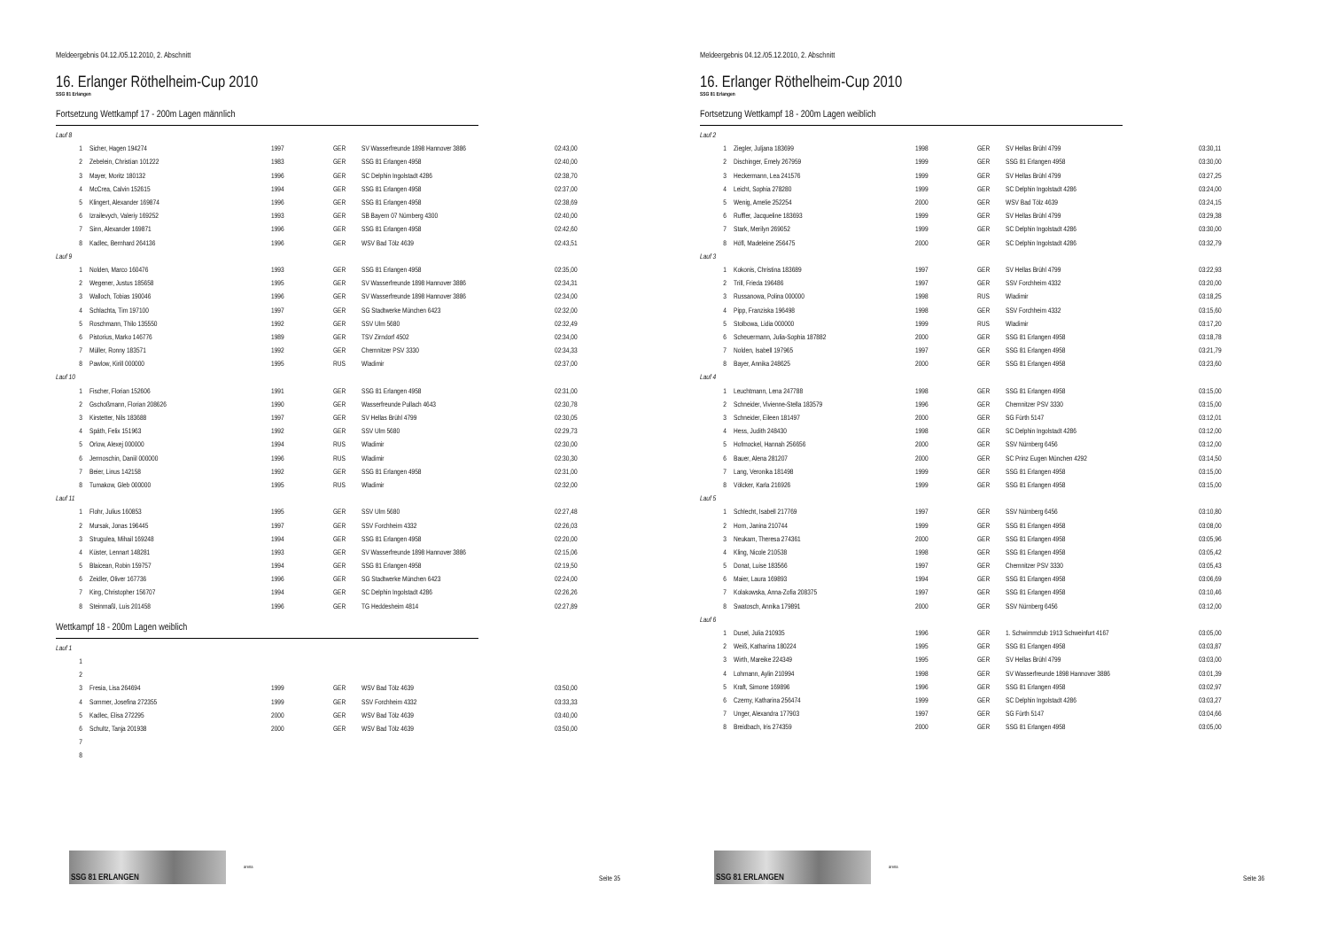Meldeergebnis 04.12./05.12.2010, 2. Abschnitt
16. Erlanger Röthelheim-Cup 2010
SSG 81 Erlangen
Fortsetzung Wettkampf 17 - 200m Lagen männlich
| Lauf 8 | | | | | |
| 1 | Sicher, Hagen 194274 | 1997 | GER | SV Wasserfreunde 1898 Hannover 3886 | 02:43,00 |
| 2 | Zebelein, Christian 101222 | 1983 | GER | SSG 81 Erlangen 4958 | 02:40,00 |
| 3 | Mayer, Moritz 180132 | 1996 | GER | SC Delphin Ingolstadt 4286 | 02:38,70 |
| 4 | McCrea, Calvin 152615 | 1994 | GER | SSG 81 Erlangen 4958 | 02:37,00 |
| 5 | Klingert, Alexander 169874 | 1996 | GER | SSG 81 Erlangen 4958 | 02:38,69 |
| 6 | Izrailevych, Valeriy 169252 | 1993 | GER | SB Bayern 07 Nürnberg 4300 | 02:40,00 |
| 7 | Sinn, Alexander 169871 | 1996 | GER | SSG 81 Erlangen 4958 | 02:42,60 |
| 8 | Kadlec, Bernhard 264136 | 1996 | GER | WSV Bad Tölz 4639 | 02:43,51 |
| Lauf 9 | | | | | |
| 1 | Nolden, Marco 160476 | 1993 | GER | SSG 81 Erlangen 4958 | 02:35,00 |
| 2 | Wegener, Justus 185658 | 1995 | GER | SV Wasserfreunde 1898 Hannover 3886 | 02:34,31 |
| 3 | Walloch, Tobias 190046 | 1996 | GER | SV Wasserfreunde 1898 Hannover 3886 | 02:34,00 |
| 4 | Schlachta, Tim 197100 | 1997 | GER | SG Stadtwerke München 6423 | 02:32,00 |
| 5 | Roschmann, Thilo 135550 | 1992 | GER | SSV Ulm 5680 | 02:32,49 |
| 6 | Pistorius, Marko 146776 | 1989 | GER | TSV Zirndorf 4502 | 02:34,00 |
| 7 | Müller, Ronny 183571 | 1992 | GER | Chemnitzer PSV 3330 | 02:34,33 |
| 8 | Pawlow, Kirill 000000 | 1995 | RUS | Wladimir | 02:37,00 |
| Lauf 10 | | | | | |
| 1 | Fischer, Florian 152606 | 1991 | GER | SSG 81 Erlangen 4958 | 02:31,00 |
| 2 | Gschoßmann, Florian 208626 | 1990 | GER | Wasserfreunde Pullach 4643 | 02:30,78 |
| 3 | Kirstetter, Nils 183688 | 1997 | GER | SV Hellas Brühl 4799 | 02:30,05 |
| 4 | Späth, Felix 151963 | 1992 | GER | SSV Ulm 5680 | 02:29,73 |
| 5 | Orlow, Alexej 000000 | 1994 | RUS | Wladimir | 02:30,00 |
| 6 | Jermoschin, Daniil 000000 | 1996 | RUS | Wladimir | 02:30,30 |
| 7 | Beier, Linus 142158 | 1992 | GER | SSG 81 Erlangen 4958 | 02:31,00 |
| 8 | Tumakow, Gleb 000000 | 1995 | RUS | Wladimir | 02:32,00 |
| Lauf 11 | | | | | |
| 1 | Flohr, Julius 160853 | 1995 | GER | SSV Ulm 5680 | 02:27,48 |
| 2 | Mursak, Jonas 196445 | 1997 | GER | SSV Forchheim 4332 | 02:26,03 |
| 3 | Strugulea, Mihail 169248 | 1994 | GER | SSG 81 Erlangen 4958 | 02:20,00 |
| 4 | Küster, Lennart 148281 | 1993 | GER | SV Wasserfreunde 1898 Hannover 3886 | 02:15,06 |
| 5 | Blaicean, Robin 159757 | 1994 | GER | SSG 81 Erlangen 4958 | 02:19,50 |
| 6 | Zeidler, Oliver 167736 | 1996 | GER | SG Stadtwerke München 6423 | 02:24,00 |
| 7 | King, Christopher 156707 | 1994 | GER | SC Delphin Ingolstadt 4286 | 02:26,26 |
| 8 | Steinmaßl, Luis 201458 | 1996 | GER | TG Heddesheim 4814 | 02:27,89 |
Wettkampf 18 - 200m Lagen weiblich
| Lauf 1 | | | | | |
| 1 | | | | | |
| 2 | | | | | |
| 3 | Fresia, Lisa 264694 | 1999 | GER | WSV Bad Tölz 4639 | 03:50,00 |
| 4 | Sommer, Josefina 272355 | 1999 | GER | SSV Forchheim 4332 | 03:33,33 |
| 5 | Kadlec, Elisa 272295 | 2000 | GER | WSV Bad Tölz 4639 | 03:40,00 |
| 6 | Schultz, Tanja 201938 | 2000 | GER | WSV Bad Tölz 4639 | 03:50,00 |
| 7 | | | | | |
| 8 | | | | | |
SSG 81 ERLANGEN
arena
Seite 35
Meldeergebnis 04.12./05.12.2010, 2. Abschnitt
16. Erlanger Röthelheim-Cup 2010
SSG 81 Erlangen
Fortsetzung Wettkampf 18 - 200m Lagen weiblich
| Lauf 2 | | | | | |
| 1 | Ziegler, Juljana 183699 | 1998 | GER | SV Hellas Brühl 4799 | 03:30,11 |
| 2 | Dischinger, Emely 267959 | 1999 | GER | SSG 81 Erlangen 4958 | 03:30,00 |
| 3 | Heckermann, Lea 241576 | 1999 | GER | SV Hellas Brühl 4799 | 03:27,25 |
| 4 | Leicht, Sophia 278280 | 1999 | GER | SC Delphin Ingolstadt 4286 | 03:24,00 |
| 5 | Wenig, Amelie 252254 | 2000 | GER | WSV Bad Tölz 4639 | 03:24,15 |
| 6 | Ruffler, Jacqueline 183693 | 1999 | GER | SV Hellas Brühl 4799 | 03:29,38 |
| 7 | Stark, Merilyn 269052 | 1999 | GER | SC Delphin Ingolstadt 4286 | 03:30,00 |
| 8 | Höfl, Madeleine 256475 | 2000 | GER | SC Delphin Ingolstadt 4286 | 03:32,79 |
| Lauf 3 | | | | | |
| 1 | Kokonis, Christina 183689 | 1997 | GER | SV Hellas Brühl 4799 | 03:22,93 |
| 2 | Trill, Frieda 196486 | 1997 | GER | SSV Forchheim 4332 | 03:20,00 |
| 3 | Russanowa, Polina 000000 | 1998 | RUS | Wladimir | 03:18,25 |
| 4 | Pipp, Franziska 196498 | 1998 | GER | SSV Forchheim 4332 | 03:15,60 |
| 5 | Stolbowa, Lidia 000000 | 1999 | RUS | Wladimir | 03:17,20 |
| 6 | Scheuermann, Julia-Sophia 187882 | 2000 | GER | SSG 81 Erlangen 4958 | 03:18,78 |
| 7 | Nolden, Isabell 197965 | 1997 | GER | SSG 81 Erlangen 4958 | 03:21,79 |
| 8 | Bayer, Annika 248625 | 2000 | GER | SSG 81 Erlangen 4958 | 03:23,60 |
| Lauf 4 | | | | | |
| 1 | Leuchtmann, Lena 247788 | 1998 | GER | SSG 81 Erlangen 4958 | 03:15,00 |
| 2 | Schneider, Vivienne-Stella 183579 | 1996 | GER | Chemnitzer PSV 3330 | 03:15,00 |
| 3 | Schneider, Eileen 181497 | 2000 | GER | SG Fürth 5147 | 03:12,01 |
| 4 | Hess, Judith 248430 | 1998 | GER | SC Delphin Ingolstadt 4286 | 03:12,00 |
| 5 | Hofmockel, Hannah 256656 | 2000 | GER | SSV Nürnberg 6456 | 03:12,00 |
| 6 | Bauer, Alena 281207 | 2000 | GER | SC Prinz Eugen München 4292 | 03:14,50 |
| 7 | Lang, Veronika 181498 | 1999 | GER | SSG 81 Erlangen 4958 | 03:15,00 |
| 8 | Völcker, Karla 216926 | 1999 | GER | SSG 81 Erlangen 4958 | 03:15,00 |
| Lauf 5 | | | | | |
| 1 | Schlecht, Isabell 217769 | 1997 | GER | SSV Nürnberg 6456 | 03:10,80 |
| 2 | Horn, Janina 210744 | 1999 | GER | SSG 81 Erlangen 4958 | 03:08,00 |
| 3 | Neukam, Theresa 274361 | 2000 | GER | SSG 81 Erlangen 4958 | 03:05,96 |
| 4 | Kling, Nicole 210538 | 1998 | GER | SSG 81 Erlangen 4958 | 03:05,42 |
| 5 | Donat, Luise 183566 | 1997 | GER | Chemnitzer PSV 3330 | 03:05,43 |
| 6 | Maier, Laura 169893 | 1994 | GER | SSG 81 Erlangen 4958 | 03:06,69 |
| 7 | Kolakowska, Anna-Zofia 208375 | 1997 | GER | SSG 81 Erlangen 4958 | 03:10,46 |
| 8 | Swatosch, Annika 179891 | 2000 | GER | SSV Nürnberg 6456 | 03:12,00 |
| Lauf 6 | | | | | |
| 1 | Dusel, Julia 210935 | 1996 | GER | 1. Schwimmclub 1913 Schweinfurt 4167 | 03:05,00 |
| 2 | Weiß, Katharina 180224 | 1995 | GER | SSG 81 Erlangen 4958 | 03:03,87 |
| 3 | Wirth, Mareike 224349 | 1995 | GER | SV Hellas Brühl 4799 | 03:03,00 |
| 4 | Lohmann, Aylin 210994 | 1998 | GER | SV Wasserfreunde 1898 Hannover 3886 | 03:01,39 |
| 5 | Kraft, Simone 169896 | 1996 | GER | SSG 81 Erlangen 4958 | 03:02,97 |
| 6 | Czerny, Katharina 256474 | 1999 | GER | SC Delphin Ingolstadt 4286 | 03:03,27 |
| 7 | Unger, Alexandra 177903 | 1997 | GER | SG Fürth 5147 | 03:04,66 |
| 8 | Breidbach, Iris 274359 | 2000 | GER | SSG 81 Erlangen 4958 | 03:05,00 |
SSG 81 ERLANGEN
arena
Seite 36